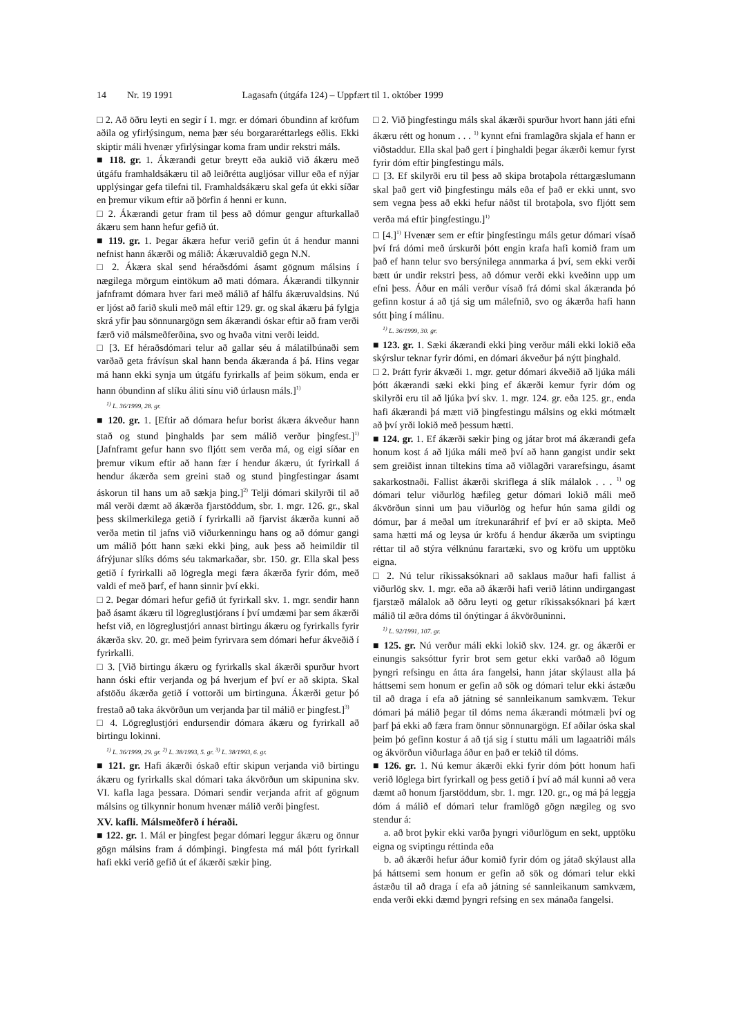14 Nr. 19 1991 Lagasafn (útgáfa 124) – Uppfært til 1. október 1999
□ 2. Að öðru leyti en segir í 1. mgr. er dómari óbundinn af kröfum aðila og yfirlýsingum, nema þær séu borgararéttarlegs eðlis. Ekki skiptir máli hvenær yfirlýsingar koma fram undir rekstri máls.
■ 118. gr. 1. Ákærandi getur breytt eða aukið við ákæru með útgáfu framhaldsákæru til að leiðrétta augljósar villur eða ef nýjar upplýsingar gefa tilefni til. Framhaldsákæru skal gefa út ekki síðar en þremur vikum eftir að þörfin á henni er kunn.
□ 2. Ákærandi getur fram til þess að dómur gengur afturkallað ákæru sem hann hefur gefið út.
■ 119. gr. 1. Þegar ákæra hefur verið gefin út á hendur manni nefnist hann ákærði og málið: Ákæruvaldið gegn N.N.
□ 2. Ákæra skal send héraðsdómi ásamt gögnum málsins í nægilega mörgum eintökum að mati dómara. Ákærandi tilkynnir jafnframt dómara hver fari með málið af hálfu ákæruvaldsins. Nú er ljóst að farið skuli með mál eftir 129. gr. og skal ákæru þá fylgja skrá yfir þau sönnunargögn sem ákærandi óskar eftir að fram verði færð við málsmeðferðina, svo og hvaða vitni verði leidd.
□ [3. Ef héraðsdómari telur að gallar séu á málatilbúnaði sem varðað geta frávísun skal hann benda ákæranda á þá. Hins vegar má hann ekki synja um útgáfu fyrirkalls af þeim sökum, enda er hann óbundinn af slíku áliti sínu við úrlausn máls.]<sup>1)</sup>
<sup>1)</sup> L. 36/1999, 28. gr.
■ 120. gr. 1. [Eftir að dómara hefur borist ákæra ákveður hann stað og stund þinghalds þar sem málið verður þingfest.]<sup>1)</sup> [Jafnframt gefur hann svo fljótt sem verða má, og eigi síðar en þremur vikum eftir að hann fær í hendur ákæru, út fyrirkall á hendur ákærða sem greini stað og stund þingfestingar ásamt áskorun til hans um að sækja þing.]<sup>2)</sup> Telji dómari skilyrði til að mál verði dæmt að ákærða fjarstöddum, sbr. 1. mgr. 126. gr., skal þess skilmerkilega getið í fyrirkalli að fjarvist ákærða kunni að verða metin til jafns við viðurkenningu hans og að dómur gangi um málið þótt hann sæki ekki þing, auk þess að heimildir til áfrýjunar slíks dóms séu takmarkaðar, sbr. 150. gr. Ella skal þess getið í fyrirkalli að lögregla megi færa ákærða fyrir dóm, með valdi ef með þarf, ef hann sinnir því ekki.
□ 2. Þegar dómari hefur gefið út fyrirkall skv. 1. mgr. sendir hann það ásamt ákæru til lögreglustjórans í því umdæmi þar sem ákærði hefst við, en lögreglustjóri annast birtingu ákæru og fyrirkalls fyrir ákærða skv. 20. gr. með þeim fyrirvara sem dómari hefur ákveðið í fyrirkalli.
□ 3. [Við birtingu ákæru og fyrirkalls skal ákærði spurður hvort hann óski eftir verjanda og þá hverjum ef því er að skipta. Skal afstöðu ákærða getið í vottorði um birtinguna. Ákærði getur þó frestað að taka ákvörðun um verjanda þar til málið er þingfest.]<sup>3)</sup>
□ 4. Lögreglustjóri endursendir dómara ákæru og fyrirkall að birtingu lokinni.
<sup>1)</sup> L. 36/1999, 29. gr. <sup>2)</sup> L. 38/1993, 5. gr. <sup>3)</sup> L. 38/1993, 6. gr.
■ 121. gr. Hafi ákærði óskað eftir skipun verjanda við birtingu ákæru og fyrirkalls skal dómari taka ákvörðun um skipunina skv. VI. kafla laga þessara. Dómari sendir verjanda afrit af gögnum málsins og tilkynnir honum hvenær málið verði þingfest.
XV. kafli. Málsmeðferð í héraði.
■ 122. gr. 1. Mál er þingfest þegar dómari leggur ákæru og önnur gögn málsins fram á dómþingi. Þingfesta má mál þótt fyrirkall hafi ekki verið gefið út ef ákærði sækir þing.
□ 2. Við þingfestingu máls skal ákærði spurður hvort hann játi efni ákæru rétt og honum . . . <sup>1)</sup> kynnt efni framlagðra skjala ef hann er viðstaddur. Ella skal það gert í þinghaldi þegar ákærði kemur fyrst fyrir dóm eftir þingfestingu máls.
□ [3. Ef skilyrði eru til þess að skipa brotaþola réttargæslumann skal það gert við þingfestingu máls eða ef það er ekki unnt, svo sem vegna þess að ekki hefur náðst til brotaþola, svo fljótt sem verða má eftir þingfestingu.]<sup>1)</sup>
□ [4.]<sup>1)</sup> Hvenær sem er eftir þingfestingu máls getur dómari vísað því frá dómi með úrskurði þótt engin krafa hafi komið fram um það ef hann telur svo bersýnilega annmarka á því, sem ekki verði bætt úr undir rekstri þess, að dómur verði ekki kveðinn upp um efni þess. Áður en máli verður vísað frá dómi skal ákæranda þó gefinn kostur á að tjá sig um málefnið, svo og ákærða hafi hann sótt þing í málinu.
<sup>1)</sup> L. 36/1999, 30. gr.
■ 123. gr. 1. Sæki ákærandi ekki þing verður máli ekki lokið eða skýrslur teknar fyrir dómi, en dómari ákveður þá nýtt þinghald.
□ 2. Þrátt fyrir ákvæði 1. mgr. getur dómari ákveðið að ljúka máli þótt ákærandi sæki ekki þing ef ákærði kemur fyrir dóm og skilyrði eru til að ljúka því skv. 1. mgr. 124. gr. eða 125. gr., enda hafi ákærandi þá mætt við þingfestingu málsins og ekki mótmælt að því yrði lokið með þessum hætti.
■ 124. gr. 1. Ef ákærði sækir þing og játar brot má ákærandi gefa honum kost á að ljúka máli með því að hann gangist undir sekt sem greiðist innan tiltekins tíma að viðlagðri vararefsingu, ásamt sakarkostnaði. Fallist ákærði skriflega á slík málalok . . . <sup>1)</sup> og dómari telur viðurlög hæfileg getur dómari lokið máli með ákvörðun sinni um þau viðurlög og hefur hún sama gildi og dómur, þar á meðal um ítrekunaráhrif ef því er að skipta. Með sama hætti má og leysa úr kröfu á hendur ákærða um sviptingu réttar til að stýra vélknúnu farartæki, svo og kröfu um upptöku eigna.
□ 2. Nú telur ríkissaksóknari að saklaus maður hafi fallist á viðurlög skv. 1. mgr. eða að ákærði hafi verið látinn undirgangast fjarstæð málalok að öðru leyti og getur ríkissaksóknari þá kært málið til æðra dóms til ónýtingar á ákvörðuninni.
<sup>1)</sup> L. 92/1991, 107. gr.
■ 125. gr. Nú verður máli ekki lokið skv. 124. gr. og ákærði er einungis saksóttur fyrir brot sem getur ekki varðað að lögum þyngri refsingu en átta ára fangelsi, hann játar skýlaust alla þá háttsemi sem honum er gefin að sök og dómari telur ekki ástæðu til að draga í efa að játning sé sannleikanum samkvæm. Tekur dómari þá málið þegar til dóms nema ákærandi mótmæli því og þarf þá ekki að færa fram önnur sönnunargögn. Ef aðilar óska skal þeim þó gefinn kostur á að tjá sig í stuttu máli um lagaatriði máls og ákvörðun viðurlaga áður en það er tekið til dóms.
■ 126. gr. 1. Nú kemur ákærði ekki fyrir dóm þótt honum hafi verið löglega birt fyrirkall og þess getið í því að mál kunni að vera dæmt að honum fjarstöddum, sbr. 1. mgr. 120. gr., og má þá leggja dóm á málið ef dómari telur framlögð gögn nægileg og svo stendur á:
a. að brot þykir ekki varða þyngri viðurlögum en sekt, upptöku eigna og sviptingu réttinda eða
b. að ákærði hefur áður komið fyrir dóm og játað skýlaust alla þá háttsemi sem honum er gefin að sök og dómari telur ekki ástæðu til að draga í efa að játning sé sannleikanum samkvæm, enda verði ekki dæmd þyngri refsing en sex mánaða fangelsi.